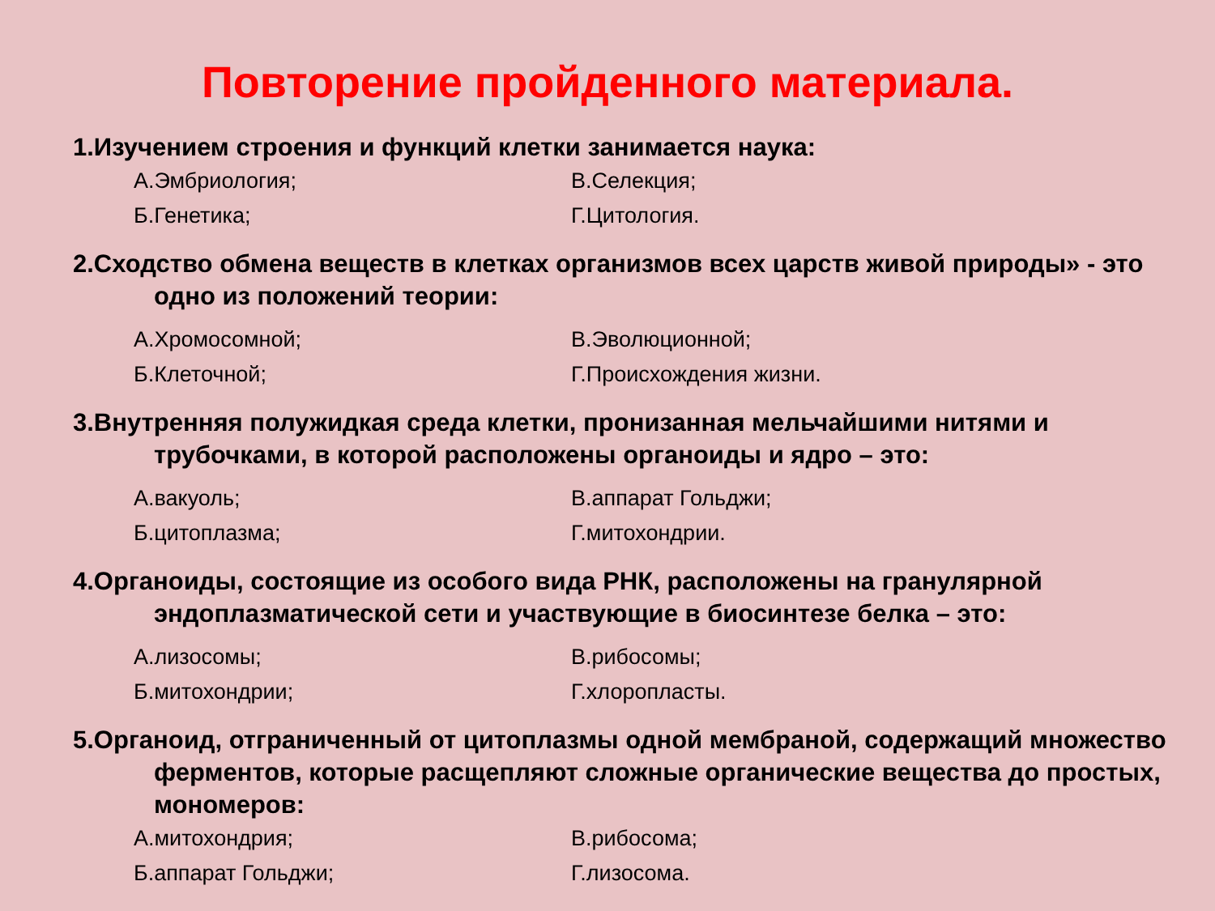Повторение пройденного материала.
1.Изучением строения и функций клетки занимается наука:
А.Эмбриология; В.Селекция;
Б.Генетика; Г.Цитология.
2.Сходство обмена веществ в клетках организмов всех царств живой природы» - это одно из положений теории:
А.Хромосомной; В.Эволюционной;
Б.Клеточной; Г.Происхождения жизни.
3.Внутренняя полужидкая среда клетки, пронизанная мельчайшими нитями и трубочками, в которой расположены органоиды и ядро – это:
А.вакуоль; В.аппарат Гольджи;
Б.цитоплазма; Г.митохондрии.
4.Органоиды, состоящие из особого вида РНК, расположены на гранулярной эндоплазматической сети и участвующие в биосинтезе белка – это:
А.лизосомы; В.рибосомы;
Б.митохондрии; Г.хлоропласты.
5.Органоид, отграниченный от цитоплазмы одной мембраной, содержащий множество ферментов, которые расщепляют сложные органические вещества до простых, мономеров:
А.митохондрия; В.рибосома;
Б.аппарат Гольджи; Г.лизосома.